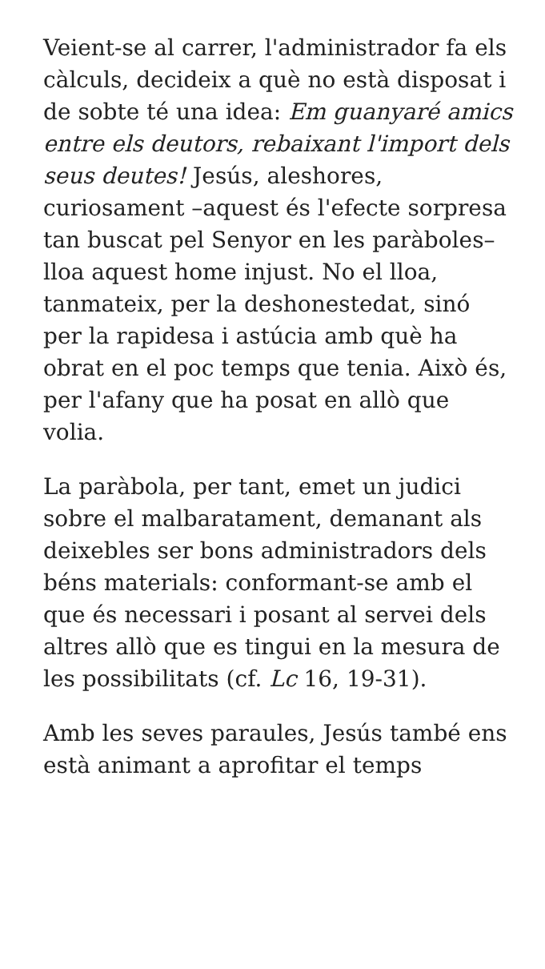Veient-se al carrer, l'administrador fa els càlculs, decideix a què no està disposat i de sobte té una idea: Em guanyaré amics entre els deutors, rebaixant l'import dels seus deutes! Jesús, aleshores, curiosament –aquest és l'efecte sorpresa tan buscat pel Senyor en les paràboles– lloa aquest home injust. No el lloa, tanmateix, per la deshonestedat, sinó per la rapidesa i astúcia amb què ha obrat en el poc temps que tenia. Això és, per l'afany que ha posat en allò que volia.
La paràbola, per tant, emet un judici sobre el malbaratament, demanant als deixebles ser bons administradors dels béns materials: conformant-se amb el que és necessari i posant al servei dels altres allò que es tingui en la mesura de les possibilitats (cf. Lc 16, 19-31).
Amb les seves paraules, Jesús també ens està animant a aprofitar el temps